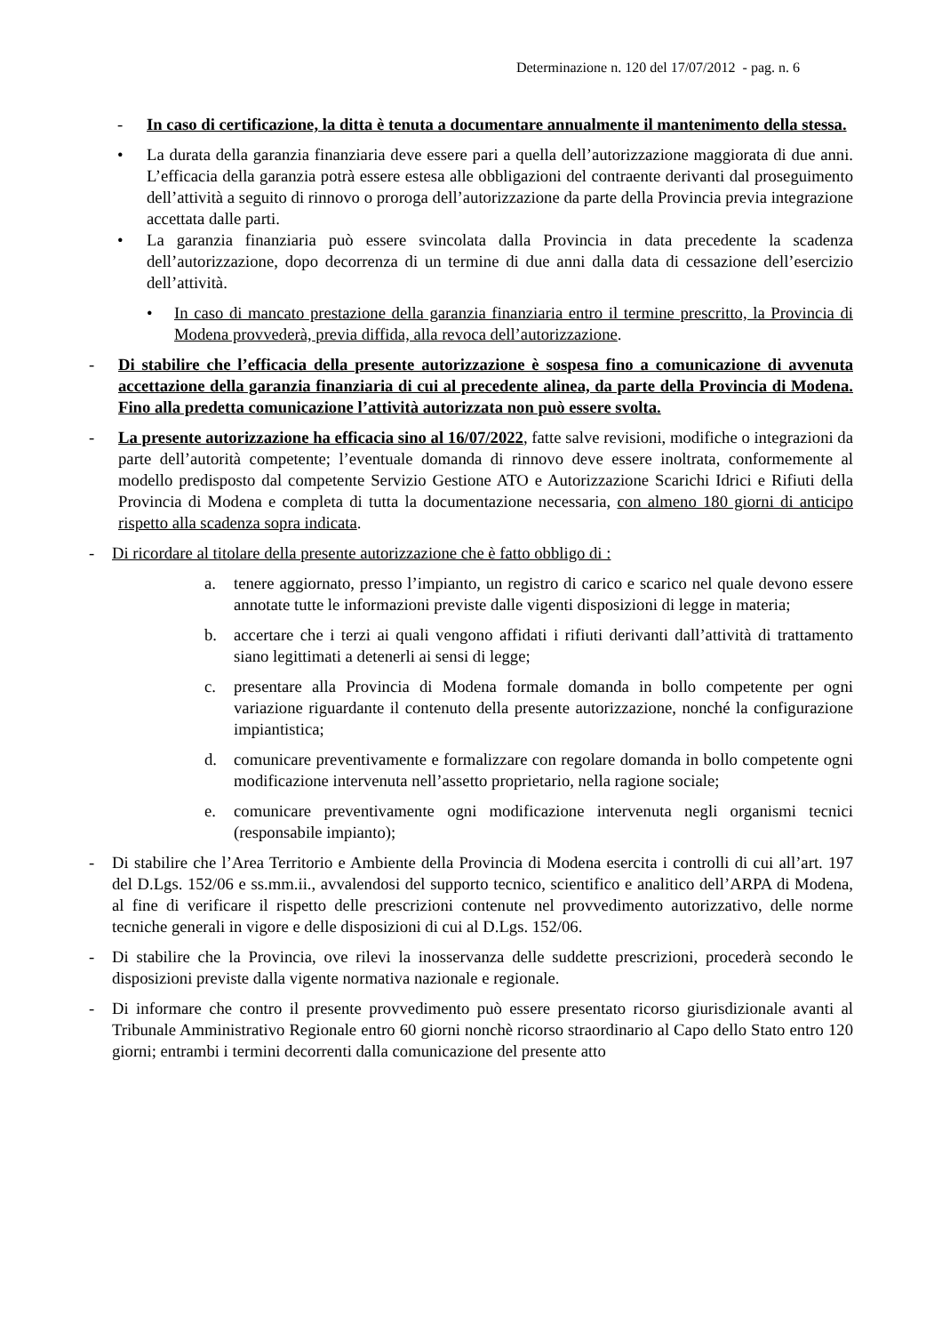Determinazione n. 120 del 17/07/2012 - pag. n. 6
- In caso di certificazione, la ditta è tenuta a documentare annualmente il mantenimento della stessa.
• La durata della garanzia finanziaria deve essere pari a quella dell’autorizzazione maggiorata di due anni. L’efficacia della garanzia potrà essere estesa alle obbligazioni del contraente derivanti dal proseguimento dell’attività a seguito di rinnovo o proroga dell’autorizzazione da parte della Provincia previa integrazione accettata dalle parti.
• La garanzia finanziaria può essere svincolata dalla Provincia in data precedente la scadenza dell’autorizzazione, dopo decorrenza di un termine di due anni dalla data di cessazione dell’esercizio dell’attività.
• In caso di mancato prestazione della garanzia finanziaria entro il termine prescritto, la Provincia di Modena provvederà, previa diffida, alla revoca dell’autorizzazione.
- Di stabilire che l’efficacia della presente autorizzazione è sospesa fino a comunicazione di avvenuta accettazione della garanzia finanziaria di cui al precedente alinea, da parte della Provincia di Modena. Fino alla predetta comunicazione l’attività autorizzata non può essere svolta.
- La presente autorizzazione ha efficacia sino al 16/07/2022, fatte salve revisioni, modifiche o integrazioni da parte dell’autorità competente; l’eventuale domanda di rinnovo deve essere inoltrata, conformemente al modello predisposto dal competente Servizio Gestione ATO e Autorizzazione Scarichi Idrici e Rifiuti della Provincia di Modena e completa di tutta la documentazione necessaria, con almeno 180 giorni di anticipo rispetto alla scadenza sopra indicata.
- Di ricordare al titolare della presente autorizzazione che è fatto obbligo di :
a. tenere aggiornato, presso l’impianto, un registro di carico e scarico nel quale devono essere annotate tutte le informazioni previste dalle vigenti disposizioni di legge in materia;
b. accertare che i terzi ai quali vengono affidati i rifiuti derivanti dall’attività di trattamento siano legittimati a detenerli ai sensi di legge;
c. presentare alla Provincia di Modena formale domanda in bollo competente per ogni variazione riguardante il contenuto della presente autorizzazione, nonché la configurazione impiantistica;
d. comunicare preventivamente e formalizzare con regolare domanda in bollo competente ogni modificazione intervenuta nell’assetto proprietario, nella ragione sociale;
e. comunicare preventivamente ogni modificazione intervenuta negli organismi tecnici (responsabile impianto);
- Di stabilire che l’Area Territorio e Ambiente della Provincia di Modena esercita i controlli di cui all’art. 197 del D.Lgs. 152/06 e ss.mm.ii., avvalendosi del supporto tecnico, scientifico e analitico dell’ARPA di Modena, al fine di verificare il rispetto delle prescrizioni contenute nel provvedimento autorizzativo, delle norme tecniche generali in vigore e delle disposizioni di cui al D.Lgs. 152/06.
- Di stabilire che la Provincia, ove rilevi la inosservanza delle suddette prescrizioni, procederà secondo le disposizioni previste dalla vigente normativa nazionale e regionale.
- Di informare che contro il presente provvedimento può essere presentato ricorso giurisdizionale avanti al Tribunale Amministrativo Regionale entro 60 giorni nonchè ricorso straordinario al Capo dello Stato entro 120 giorni; entrambi i termini decorrenti dalla comunicazione del presente atto